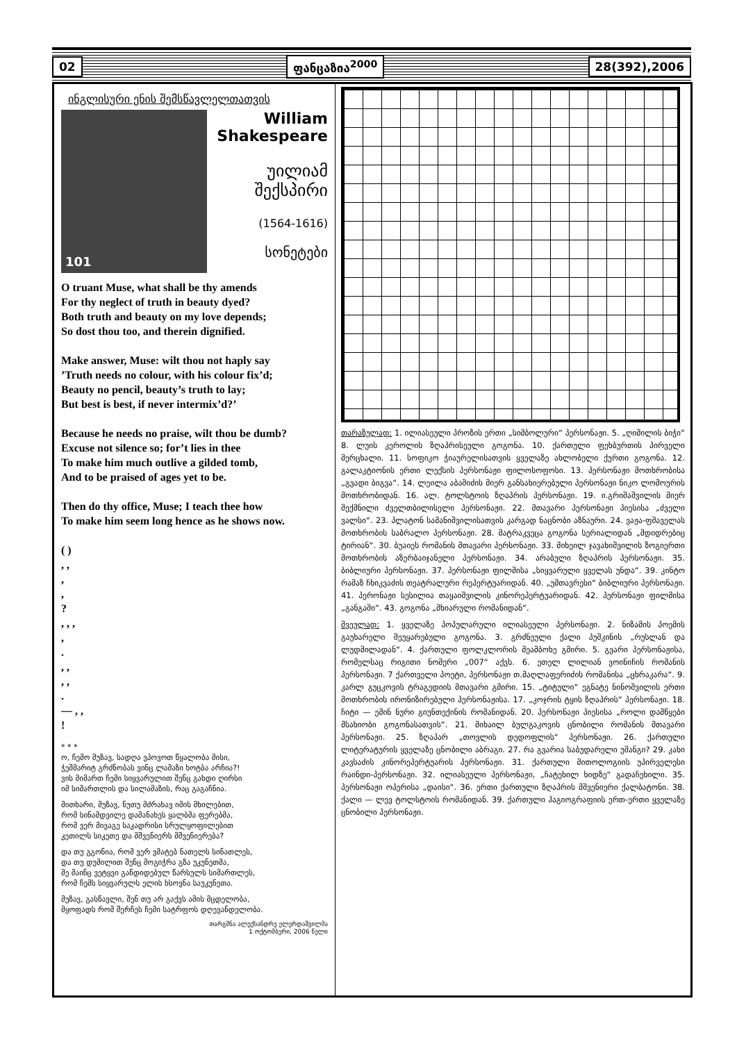02 ფანცაზია<sup>2000</sup> 28(392),2006
ინგლისური ენის შემსწავლელთათვის
101
William Shakespeare
უილიამ
შექსპირი
(1564-1616)
სონეტები
O truant Muse, what shall be thy amends
For thy neglect of truth in beauty dyed?
Both truth and beauty on my love depends;
So dost thou too, and therein dignified.
Make answer, Muse: wilt thou not haply say
’Truth needs no colour, with his colour fix’d;
Beauty no pencil, beauty’s truth to lay;
But best is best, if never intermix’d?’
Because he needs no praise, wilt thou be dumb?
Excuse not silence so; for’t lies in thee
To make him much outlive a gilded tomb,
And to be praised of ages yet to be.
Then do thy office, Muse; I teach thee how
To make him seem long hence as he shows now.
( )
, ,
,
,
?
, , ,
,
.
, ,
, ,
.
— , ,
!
* * *
ო, ჩემო მუზავ, სადღა ვპოვოთ წყალობა მისი,
ჭეშმარიტ გრძნობას ვინც ლამაზი ხოტბა არჩია?!
ვის მიმართ ჩემი სიყვარულით შენც გახდი ღირსი
იმ სიმართლის და სილამაზის, რაც გაგაჩნია.
მითხარი, მუზავ, ნუთუ მძრახავ იმის მხილებით,
რომ სინამდვილე დამანახეს ყალბმა ფერებმა,
რომ ვერ მივაგე საკადრისი სრულყოფილებით
კეთილს სიკეთე და მშვენიერს მშვენიერება?
და თუ გგონია, რომ ვერ ვმატებ ნათელს სინათლეს,
და თუ დუმილით შენც მოგიჭრა გზა უკუნეთმა,
მე მაინც ვეტყვი განდიდებულ წარსულს სიმართლეს,
რომ ჩემს სიყვარულს ელის ხსოვნა საუკუნეთა.
მუზავ, გასწავლი, შენ თუ არ გაქვს ამის მცდელობა,
მყოფადს რომ შერჩეს ჩემი სატრფოს დღევანდელობა.
თარგმნა ალექსანდრე ელერდაშვილმა
1 ოქტომბერი, 2006 წელი
თარაზულად: 1. ილიასეული პროზის ერთი „სიმბოლური“ პერსონაჟი. 5. „ღიმილის ბიჭი“ 8. ლუის კეროლის ზღაპრისეული გოგონა. 10. ქართული ფეხბურთის პირველი მერცხალი. 11. სოფიკო ჭიაურელისათვის ყველაზე ახლობელი ქურთი გოგონა. 12. გალაკტიონის ერთი ლექსის პერსონაჟი ფილოსოფოსი. 13. პერსონაჟი მოთხრობისა „გვადი ბიგვა“. 14. ლეილა აბაშიძის მიერ განსახიერებული პერსონაჟი ნიკო ლომოურის მოთხრობიდან. 16. ალ. ტოლსტოის ზღაპრის პერსონაჟი. 19. ი.გრიშაშვილის მიერ შექმნილი ძველთბილისელი პერსონაჟი. 22. მთავარი პერსონაჟი პიესისა „ძველი ვალსი“. 23. პლატონ სამანიშვილისათვის კარგად ნაცნობი აზნაური. 24. ვაჟა-ფშაველას მოთხრობის საბრალო პერსონაჟი. 28. მატრაკვეცა გოგონა სერიალიდან „მდიდრებიც ტირიან“. 30. ბუაიეს რომანის მთავარი პერსონაჟი. 33. მიხეილ ჯავახიშვილის ზოგიერთი მოთხრობის აზერბაიჯანელი პერსონაჟი. 34. არაბული ზღაპრის პერსონაჟი. 35. ბიბლიური პერსონაჟი. 37. პერსონაჟი ფილმისა „სიყვარული ყველას უნდა“. 39. კინტო რამაზ ჩხიკვაძის თეატრალური რეპერტუარიდან. 40. „უმთავრესი“ ბიბლიური პერსონაჟი. 41. პერონაჟი სესილია თაყაიშვილის კინორეპერტუარიდან. 42. პერსონაჟი ფილმისა „განგაში“. 43. გოგონა „მხიარული რომანიდან“.
შვეულად: 1. ყველაზე პოპულარული ილიასეული პერსონაჟი. 2. ნიზამის პოემის გაუხარელი შეუყარებული გოგონა. 3. გრძნეული ქალი პუშკინის „რუსლან და ლუდმილადან“. 4. ქართული ფოლკლორის მეამბოხე გმირი. 5. გვარი პერსონაჟისა, რომელსაც რიგითი ნომერი „007“ აქვს. 6. ეთელ ლილიან ვოინიჩის რომანის პერსონაჟი. 7 ქართველი პოეტი, პერსონაჟი თ.მაღლაფერიძის რომანისა „ცხრაკარა“. 9. კარლ გუცკოვის ტრაგედიის მთავარი გმირი. 15. „ტიტული“ ეგნატე ნინოშვილის ერთი მოთხრობის ირონიზირებული პერსონაჟისა. 17. „კოჯრის ტყის ზღაპრის“ პერსონაჟი. 18. ჩიტი — ემინ ნური გიუნთექინის რომანიდან. 20. პერსონაჟი პიესისა „როლი დამწყები მსახიობი გოგონასათვის“. 21. მიხაილ ბულგაკოვის ცნობილი რომანის მთავარი პერსონაჟი. 25. ზღაპარ „თოვლის დედოფლის“ პერსონაჟი. 26. ქართული ლიტერატურის ყველაზე ცნობილი აბრაგი. 27. რა გვარია საბუდარელი უშანგი? 29. კახი კავსაძის კინორეპერტუარის პერსონაჟი. 31. ქართული მითოლოგიის უპირველესი რაინდი-პერსონაჟი. 32. ილიასეული პერსონაჟი, „ჩატეხილ ხიდზე“ გადაჩეხილი. 35. პერსონაჟი ოპერისა „დაისი“. 36. ერთი ქართული ზღაპრის მშვენიერი ქალბატონი. 38. ქალი — ლევ ტოლსტოის რომანიდან. 39. ქართული ჰაგიოგრაფიის ერთ-ერთი ყველაზე ცნობილი პერსონაჟი.